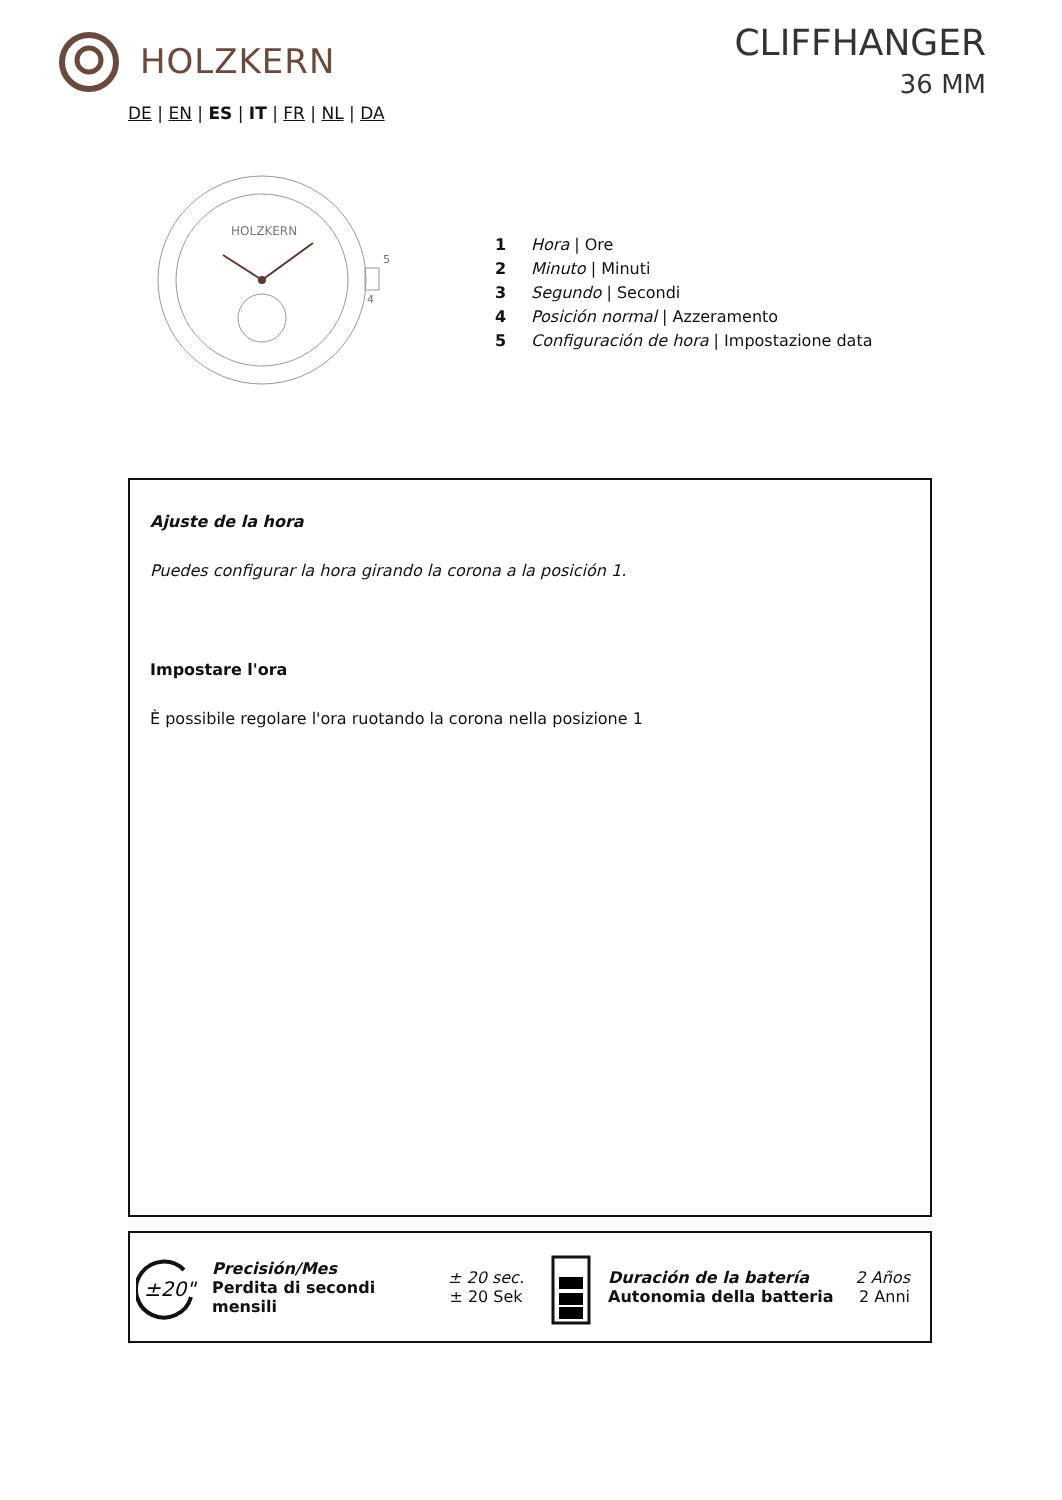HOLZKERN CLIFFHANGER
36 MM
DE | EN | ES | IT | FR | NL | DA
HOLZKERN
5
4
1 Hora | Ore
2 Minuto | Minuti
3 Segundo | Secondi
4 Posición normal | Azzeramento
5 Configuración de hora | Impostazione data
Ajuste de la hora
Puedes configurar la hora girando la corona a la posición 1.
Impostare l'ora
È possibile regolare l'ora ruotando la corona nella posizione 1
±20"
Precisión/Mes
Perdita di secondi mensili
± 20 sec.
± 20 Sek
Duración de la batería
Autonomia della batteria
2 Años
2 Anni